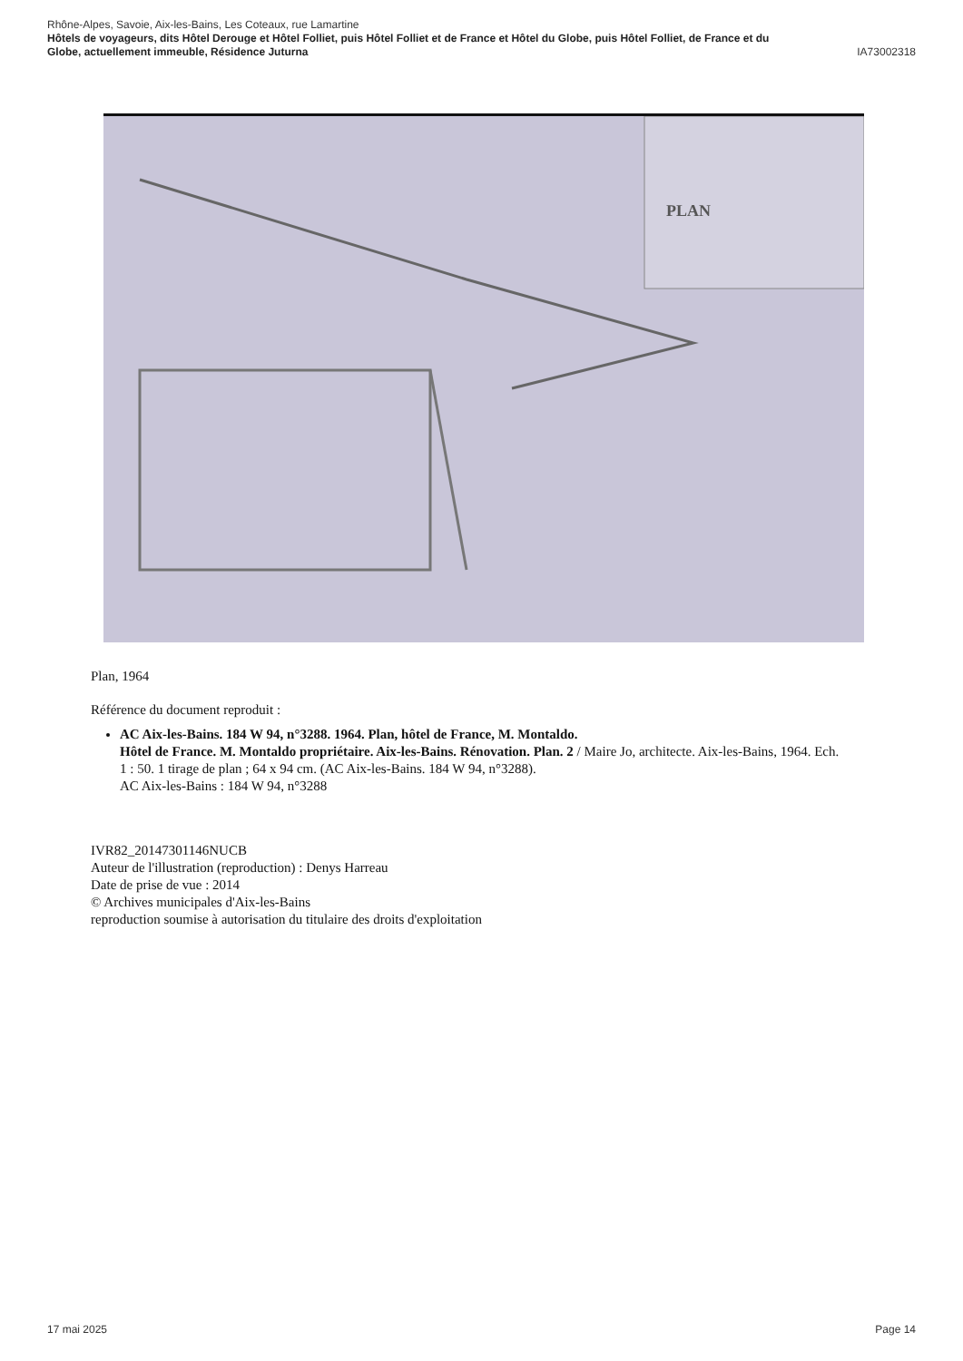Rhône-Alpes, Savoie, Aix-les-Bains, Les Coteaux, rue Lamartine
Hôtels de voyageurs, dits Hôtel Derouge et Hôtel Folliet, puis Hôtel Folliet et de France et Hôtel du Globe, puis Hôtel Folliet, de France et du
Globe, actuellement immeuble, Résidence Juturna IA73002318
PLAN
Plan, 1964
Référence du document reproduit :
AC Aix-les-Bains. 184 W 94, n°3288. 1964. Plan, hôtel de France, M. Montaldo.
Hôtel de France. M. Montaldo propriétaire. Aix-les-Bains. Rénovation. Plan. 2 / Maire Jo, architecte. Aix-les-Bains, 1964. Ech. 1 : 50. 1 tirage de plan ; 64 x 94 cm. (AC Aix-les-Bains. 184 W 94, n°3288).
AC Aix-les-Bains : 184 W 94, n°3288
IVR82_20147301146NUCB
Auteur de l'illustration (reproduction) : Denys Harreau
Date de prise de vue : 2014
© Archives municipales d'Aix-les-Bains
reproduction soumise à autorisation du titulaire des droits d'exploitation
17 mai 2025 Page 14